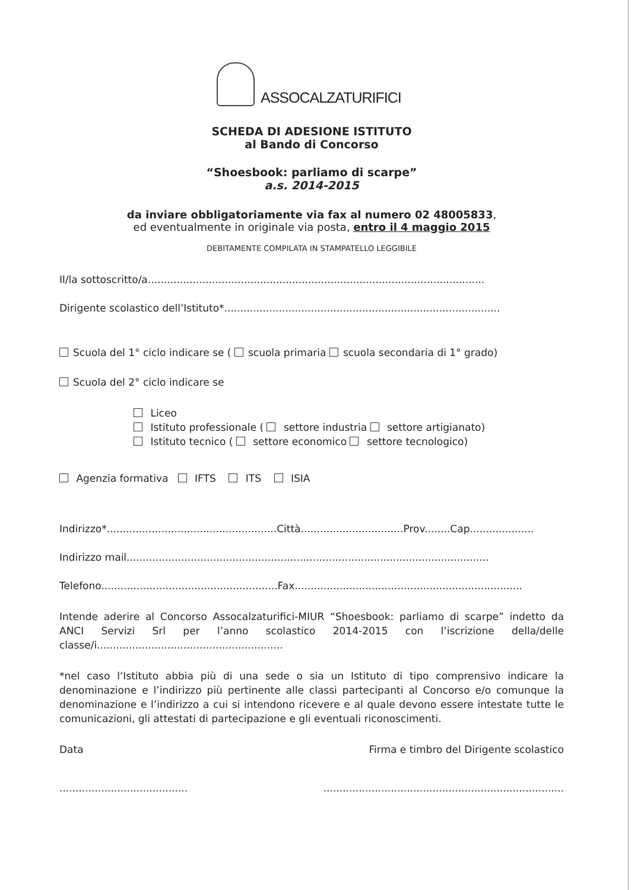ASSOCALZATURIFICI
SCHEDA DI ADESIONE ISTITUTO
al Bando di Concorso
“Shoesbook: parliamo di scarpe”
a.s. 2014-2015
da inviare obbligatoriamente via fax al numero 02 48005833,
ed eventualmente in originale via posta, entro il 4 maggio 2015
DEBITAMENTE COMPILATA IN STAMPATELLO LEGGIBILE
Il/la sottoscritto/a.........................................................................................................
Dirigente scolastico dell’Istituto*......................................................................................
Scuola del 1° ciclo indicare se ( scuola primaria scuola secondaria di 1° grado)
Scuola del 2° ciclo indicare se
Liceo
Istituto professionale ( settore industria settore artigianato)
Istituto tecnico ( settore economico settore tecnologico)
Agenzia formativa IFTS ITS ISIA
Indirizzo*.....................................................Città................................Prov........Cap....................
Indirizzo mail.................................................................................................................
Telefono.......................................................Fax.......................................................................
Intende aderire al Concorso Assocalzaturifici-MIUR “Shoesbook: parliamo di scarpe” indetto da ANCI Servizi Srl per l’anno scolastico 2014-2015 con l’iscrizione della/delle classe/i..........................................................
*nel caso l’Istituto abbia più di una sede o sia un Istituto di tipo comprensivo indicare la denominazione e l’indirizzo più pertinente alle classi partecipanti al Concorso e/o comunque la denominazione e l’indirizzo a cui si intendono ricevere e al quale devono essere intestate tutte le comunicazioni, gli attestati di partecipazione e gli eventuali riconoscimenti.
Data Firma e timbro del Dirigente scolastico
...................................................................................................................